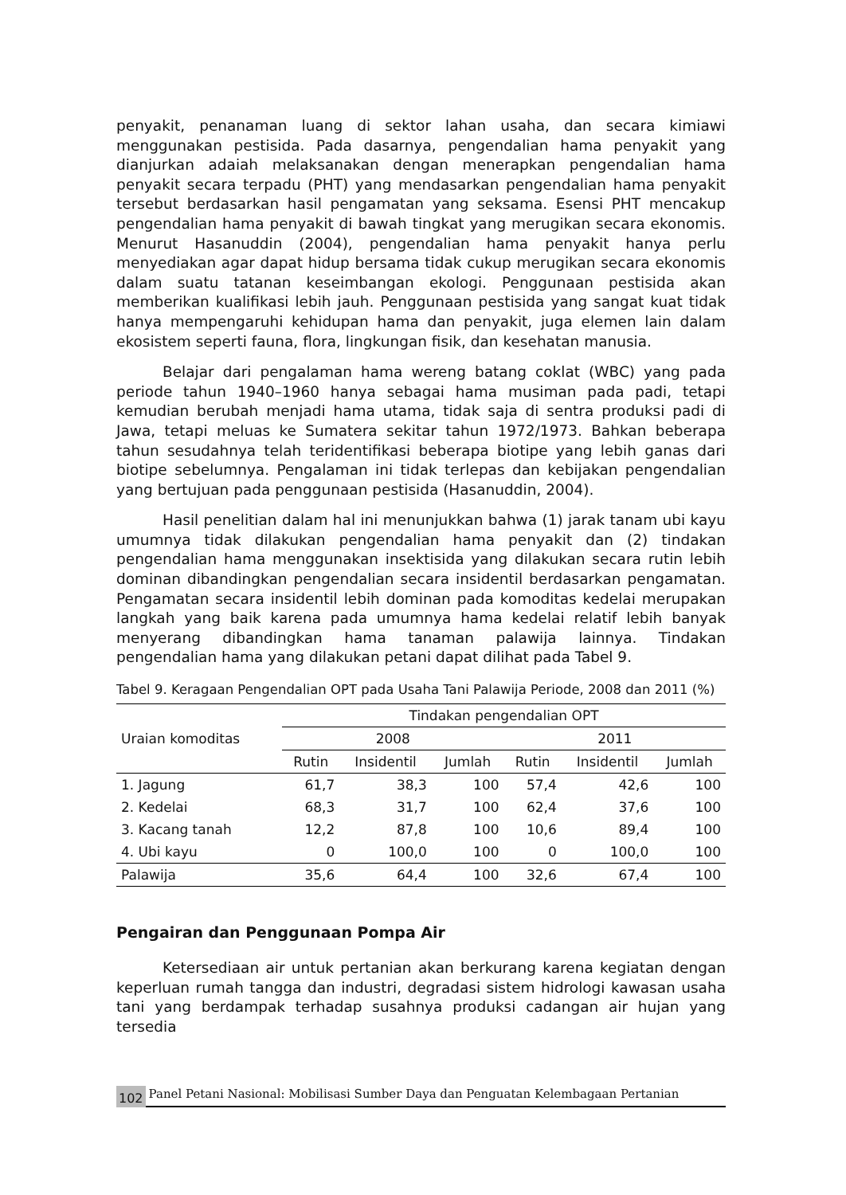penyakit, penanaman luang di sektor lahan usaha, dan secara kimiawi menggunakan pestisida. Pada dasarnya, pengendalian hama penyakit yang dianjurkan adaiah melaksanakan dengan menerapkan pengendalian hama penyakit secara terpadu (PHT) yang mendasarkan pengendalian hama penyakit tersebut berdasarkan hasil pengamatan yang seksama. Esensi PHT mencakup pengendalian hama penyakit di bawah tingkat yang merugikan secara ekonomis. Menurut Hasanuddin (2004), pengendalian hama penyakit hanya perlu menyediakan agar dapat hidup bersama tidak cukup merugikan secara ekonomis dalam suatu tatanan keseimbangan ekologi. Penggunaan pestisida akan memberikan kualifikasi lebih jauh. Penggunaan pestisida yang sangat kuat tidak hanya mempengaruhi kehidupan hama dan penyakit, juga elemen lain dalam ekosistem seperti fauna, flora, lingkungan fisik, dan kesehatan manusia.
Belajar dari pengalaman hama wereng batang coklat (WBC) yang pada periode tahun 1940–1960 hanya sebagai hama musiman pada padi, tetapi kemudian berubah menjadi hama utama, tidak saja di sentra produksi padi di Jawa, tetapi meluas ke Sumatera sekitar tahun 1972/1973. Bahkan beberapa tahun sesudahnya telah teridentifikasi beberapa biotipe yang lebih ganas dari biotipe sebelumnya. Pengalaman ini tidak terlepas dan kebijakan pengendalian yang bertujuan pada penggunaan pestisida (Hasanuddin, 2004).
Hasil penelitian dalam hal ini menunjukkan bahwa (1) jarak tanam ubi kayu umumnya tidak dilakukan pengendalian hama penyakit dan (2) tindakan pengendalian hama menggunakan insektisida yang dilakukan secara rutin lebih dominan dibandingkan pengendalian secara insidentil berdasarkan pengamatan. Pengamatan secara insidentil lebih dominan pada komoditas kedelai merupakan langkah yang baik karena pada umumnya hama kedelai relatif lebih banyak menyerang dibandingkan hama tanaman palawija lainnya. Tindakan pengendalian hama yang dilakukan petani dapat dilihat pada Tabel 9.
Tabel 9. Keragaan Pengendalian OPT pada Usaha Tani Palawija Periode, 2008 dan 2011 (%)
| Uraian komoditas | Tindakan pengendalian OPT | | | | | |
| --- | --- | --- | --- | --- | --- | --- |
| | 2008 | | | 2011 | | |
| | Rutin | Insidentil | Jumlah | Rutin | Insidentil | Jumlah |
| 1. Jagung | 61,7 | 38,3 | 100 | 57,4 | 42,6 | 100 |
| 2. Kedelai | 68,3 | 31,7 | 100 | 62,4 | 37,6 | 100 |
| 3. Kacang tanah | 12,2 | 87,8 | 100 | 10,6 | 89,4 | 100 |
| 4. Ubi kayu | 0 | 100,0 | 100 | 0 | 100,0 | 100 |
| Palawija | 35,6 | 64,4 | 100 | 32,6 | 67,4 | 100 |
Pengairan dan Penggunaan Pompa Air
Ketersediaan air untuk pertanian akan berkurang karena kegiatan dengan keperluan rumah tangga dan industri, degradasi sistem hidrologi kawasan usaha tani yang berdampak terhadap susahnya produksi cadangan air hujan yang tersedia
102 Panel Petani Nasional: Mobilisasi Sumber Daya dan Penguatan Kelembagaan Pertanian